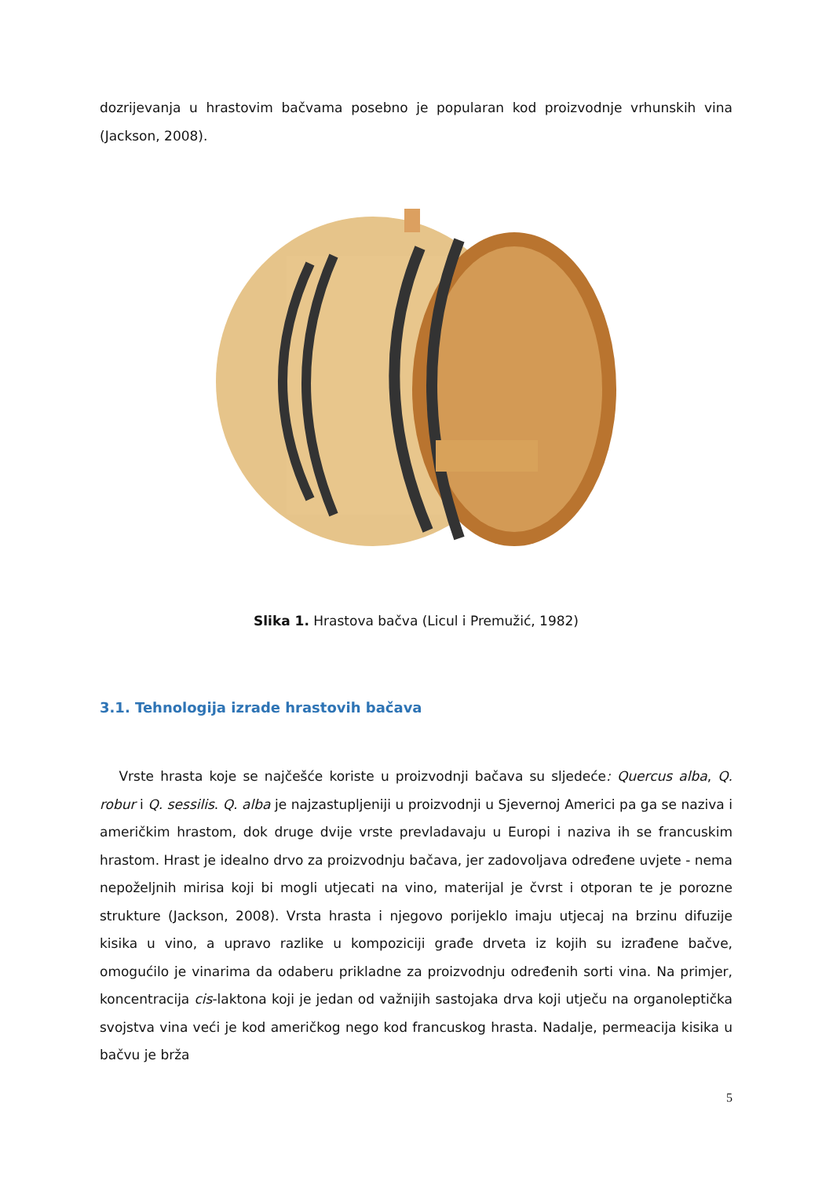dozrijevanja u hrastovim bačvama posebno je popularan kod proizvodnje vrhunskih vina (Jackson, 2008).
Slika 1. Hrastova bačva (Licul i Premužić, 1982)
3.1. Tehnologija izrade hrastovih bačava
Vrste hrasta koje se najčešće koriste u proizvodnji bačava su sljedeće: Quercus alba, Q. robur i Q. sessilis. Q. alba je najzastupljeniji u proizvodnji u Sjevernoj Americi pa ga se naziva i američkim hrastom, dok druge dvije vrste prevladavaju u Europi i naziva ih se francuskim hrastom. Hrast je idealno drvo za proizvodnju bačava, jer zadovoljava određene uvjete - nema nepoželjnih mirisa koji bi mogli utjecati na vino, materijal je čvrst i otporan te je porozne strukture (Jackson, 2008). Vrsta hrasta i njegovo porijeklo imaju utjecaj na brzinu difuzije kisika u vino, a upravo razlike u kompoziciji građe drveta iz kojih su izrađene bačve, omogućilo je vinarima da odaberu prikladne za proizvodnju određenih sorti vina. Na primjer, koncentracija cis-laktona koji je jedan od važnijih sastojaka drva koji utječu na organoleptička svojstva vina veći je kod američkog nego kod francuskog hrasta. Nadalje, permeacija kisika u bačvu je brža
5